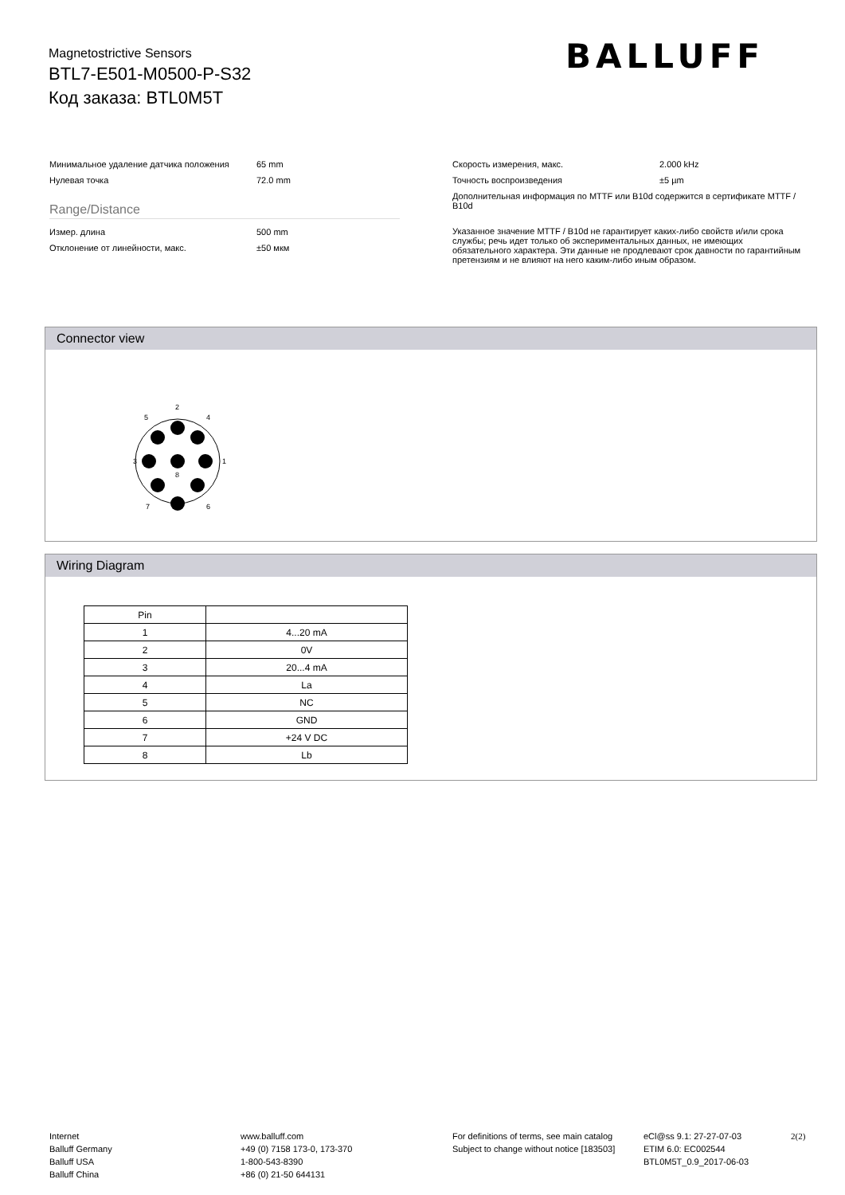Magnetostrictive Sensors
BTL7-E501-M0500-P-S32
Код заказа: BTL0M5T
BALLUFF
Минимальное удаление датчика положения 65 mm
Нулевая точка 72.0 mm
Range/Distance
Измер. длина 500 mm
Отклонение от линейности, макс. ±50 мкм
Скорость измерения, макс. 2.000 kHz
Точность воспроизведения ±5 µm
Дополнительная информация по MTTF или B10d содержится в сертификате MTTF / B10d
Указанное значение MTTF / B10d не гарантирует каких-либо свойств и/или срока службы; речь идет только об экспериментальных данных, не имеющих обязательного характера. Эти данные не продлевают срок давности по гарантийным претензиям и не влияют на него каким-либо иным образом.
Connector view
2
5
4
3
1
8
7
6
Wiring Diagram
| Pin | |
| --- | --- |
| 1 | 4...20 mA |
| 2 | 0V |
| 3 | 20...4 mA |
| 4 | La |
| 5 | NC |
| 6 | GND |
| 7 | +24 V DC |
| 8 | Lb |
Internet
Balluff Germany
Balluff USA
Balluff China
www.balluff.com
+49 (0) 7158 173-0, 173-370
1-800-543-8390
+86 (0) 21-50 644131
For definitions of terms, see main catalog
Subject to change without notice [183503]
eCl@ss 9.1: 27-27-07-03
ETIM 6.0: EC002544
BTL0M5T_0.9_2017-06-03
2(2)